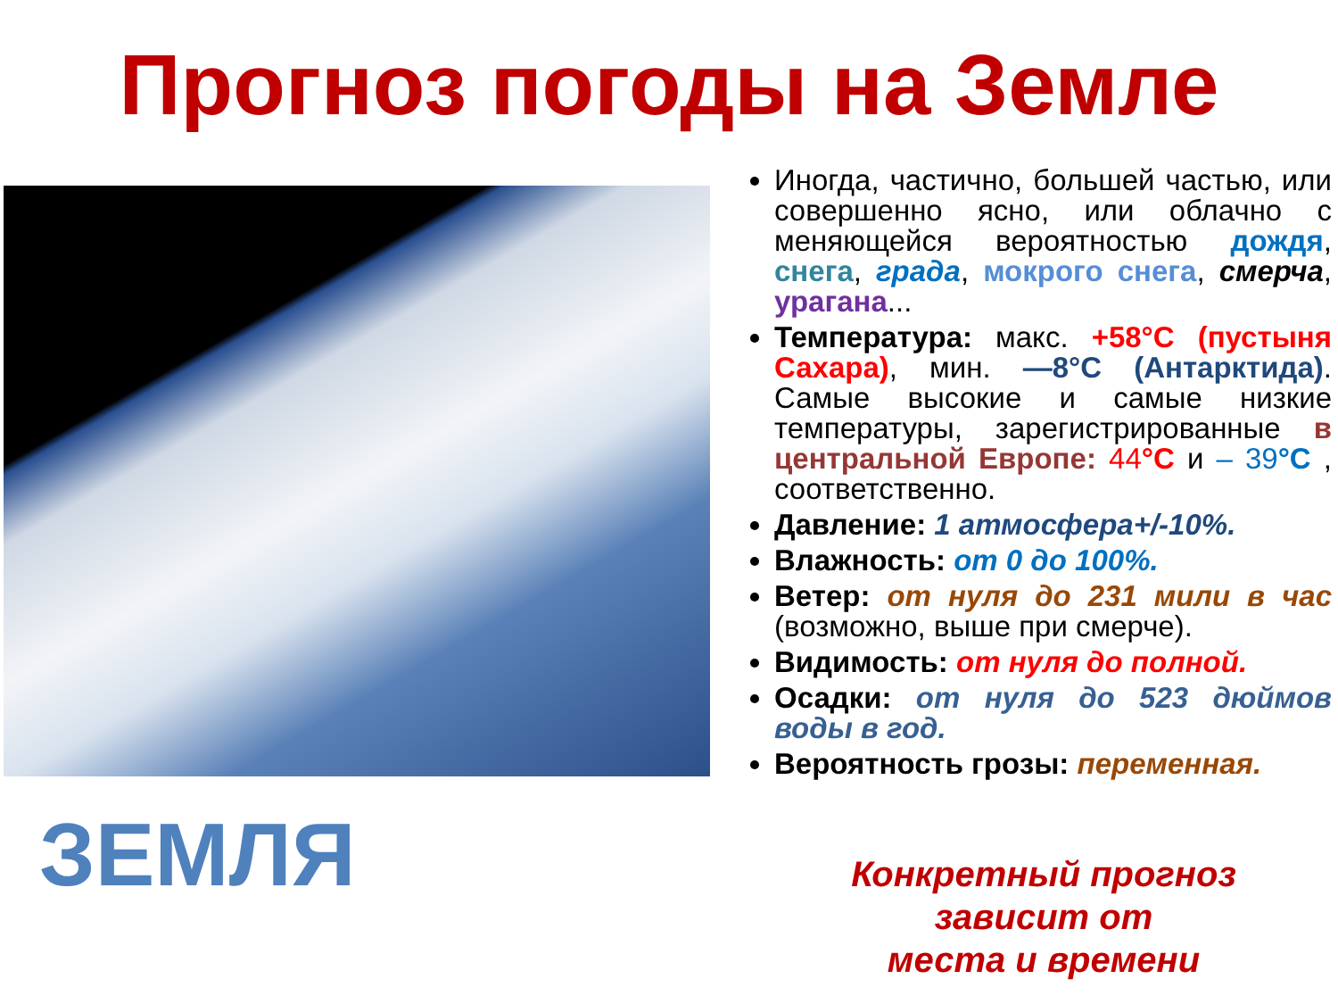Прогноз погоды на Земле
Иногда, частично, большей частью, или совершенно ясно, или облачно с меняющейся вероятностью дождя, снега, града, мокрого снега, смерча, урагана...
Температура: макс. +58°C (пустыня Сахара), мин. —8°C (Антарктида). Самые высокие и самые низкие температуры, зарегистрированные в центральной Европе: 44°C и – 39°C , соответственно.
Давление: 1 атмосфера+/-10%.
Влажность: от 0 до 100%.
Ветер: от нуля до 231 мили в час (возможно, выше при смерче).
Видимость: от нуля до полной.
Осадки: от нуля до 523 дюймов воды в год.
Вероятность грозы: переменная.
ЗЕМЛЯ
Конкретный прогноз
зависит от
места и времени